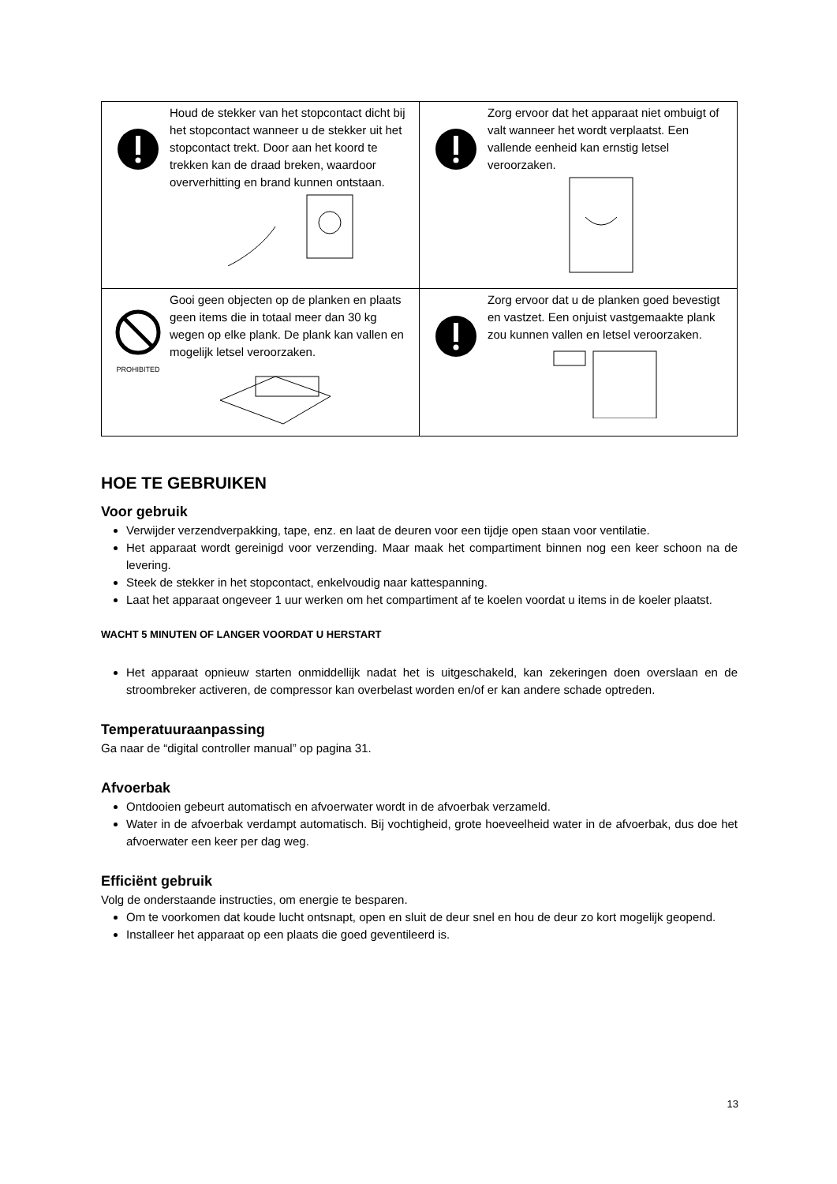| Houd de stekker van het stopcontact dicht bij het stopcontact wanneer u de stekker uit het stopcontact trekt. Door aan het koord te trekken kan de draad breken, waardoor oververhitting en brand kunnen ontstaan. | Zorg ervoor dat het apparaat niet ombuigt of valt wanneer het wordt verplaatst. Een vallende eenheid kan ernstig letsel veroorzaken. |
| PROHIBITED Gooi geen objecten op de planken en plaats geen items die in totaal meer dan 30 kg wegen op elke plank. De plank kan vallen en mogelijk letsel veroorzaken. | Zorg ervoor dat u de planken goed bevestigt en vastzet. Een onjuist vastgemaakte plank zou kunnen vallen en letsel veroorzaken. |
HOE TE GEBRUIKEN
Voor gebruik
Verwijder verzendverpakking, tape, enz. en laat de deuren voor een tijdje open staan voor ventilatie.
Het apparaat wordt gereinigd voor verzending. Maar maak het compartiment binnen nog een keer schoon na de levering.
Steek de stekker in het stopcontact, enkelvoudig naar kattespanning.
Laat het apparaat ongeveer 1 uur werken om het compartiment af te koelen voordat u items in de koeler plaatst.
WACHT 5 MINUTEN OF LANGER VOORDAT U HERSTART
Het apparaat opnieuw starten onmiddellijk nadat het is uitgeschakeld, kan zekeringen doen overslaan en de stroombreker activeren, de compressor kan overbelast worden en/of er kan andere schade optreden.
Temperatuuraanpassing
Ga naar de “digital controller manual” op pagina 31.
Afvoerbak
Ontdooien gebeurt automatisch en afvoerwater wordt in de afvoerbak verzameld.
Water in de afvoerbak verdampt automatisch. Bij vochtigheid, grote hoeveelheid water in de afvoerbak, dus doe het afvoerwater een keer per dag weg.
Efficiënt gebruik
Volg de onderstaande instructies, om energie te besparen.
Om te voorkomen dat koude lucht ontsnapt, open en sluit de deur snel en hou de deur zo kort mogelijk geopend.
Installeer het apparaat op een plaats die goed geventileerd is.
13